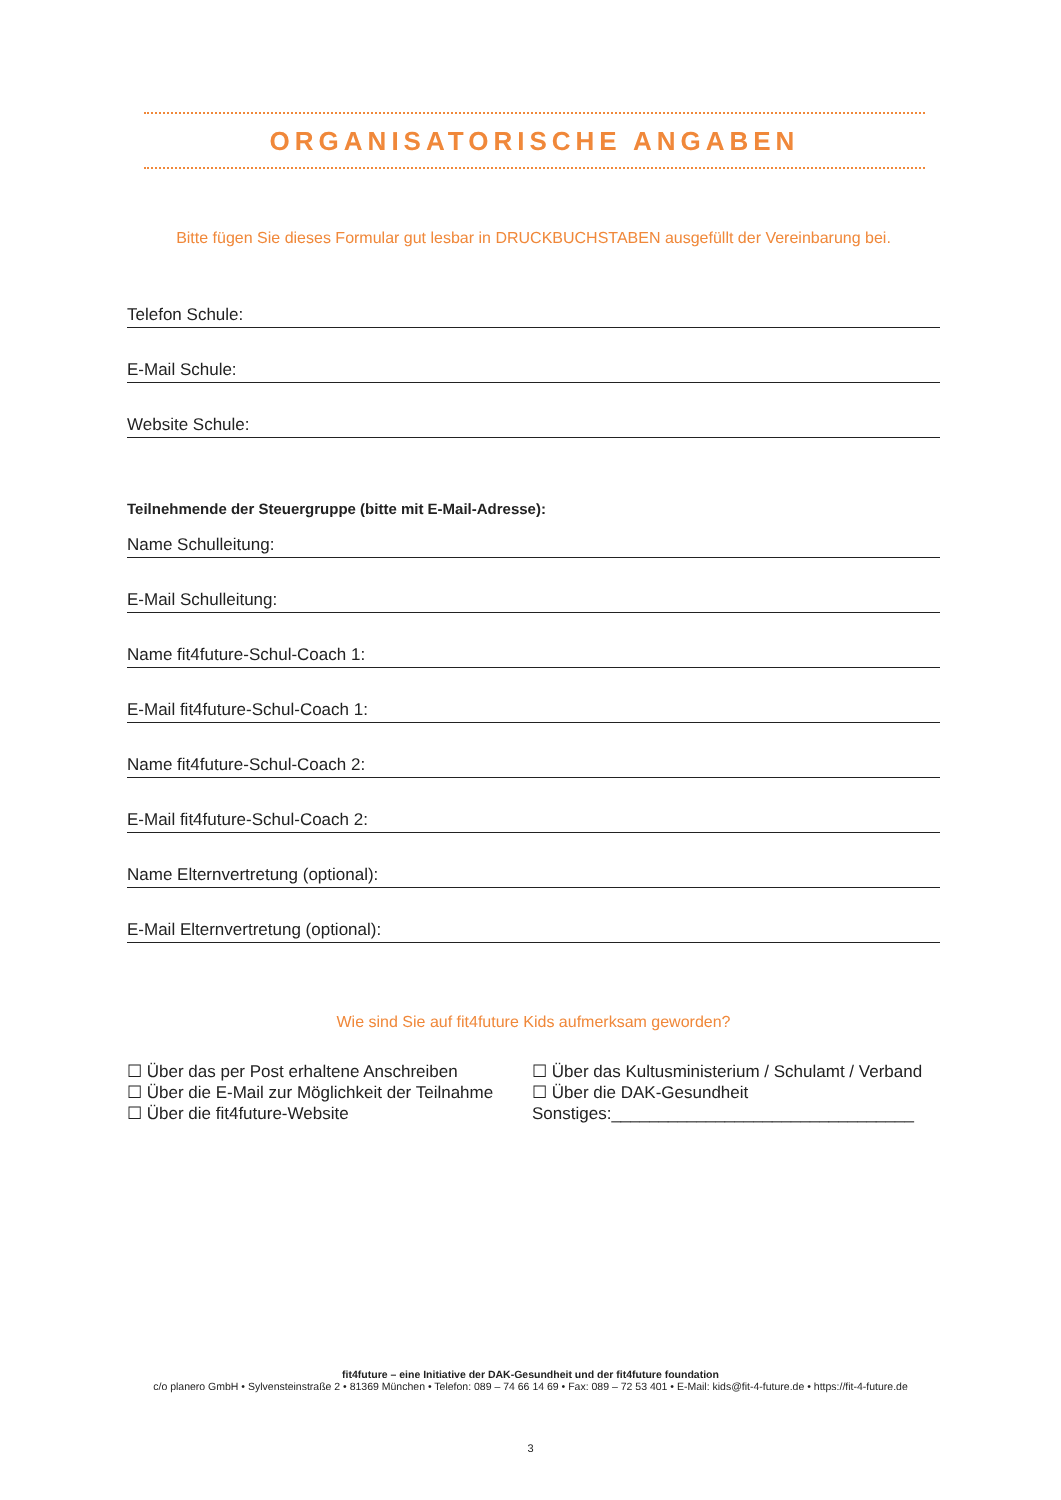ORGANISATORISCHE ANGABEN
Bitte fügen Sie dieses Formular gut lesbar in DRUCKBUCHSTABEN ausgefüllt der Vereinbarung bei.
Telefon Schule:
E-Mail Schule:
Website Schule:
Teilnehmende der Steuergruppe (bitte mit E-Mail-Adresse):
Name Schulleitung:
E-Mail Schulleitung:
Name fit4future-Schul-Coach 1:
E-Mail fit4future-Schul-Coach 1:
Name fit4future-Schul-Coach 2:
E-Mail fit4future-Schul-Coach 2:
Name Elternvertretung (optional):
E-Mail Elternvertretung (optional):
Wie sind Sie auf fit4future Kids aufmerksam geworden?
☐ Über das per Post erhaltene Anschreiben
☐ Über die E-Mail zur Möglichkeit der Teilnahme
☐ Über die fit4future-Website
☐ Über das Kultusministerium / Schulamt / Verband
☐ Über die DAK-Gesundheit
Sonstiges:________________________________
fit4future – eine Initiative der DAK-Gesundheit und der fit4future foundation
c/o planero GmbH • Sylvensteinstraße 2 • 81369 München • Telefon: 089 – 74 66 14 69 • Fax: 089 – 72 53 401 • E-Mail: kids@fit-4-future.de • https://fit-4-future.de
3